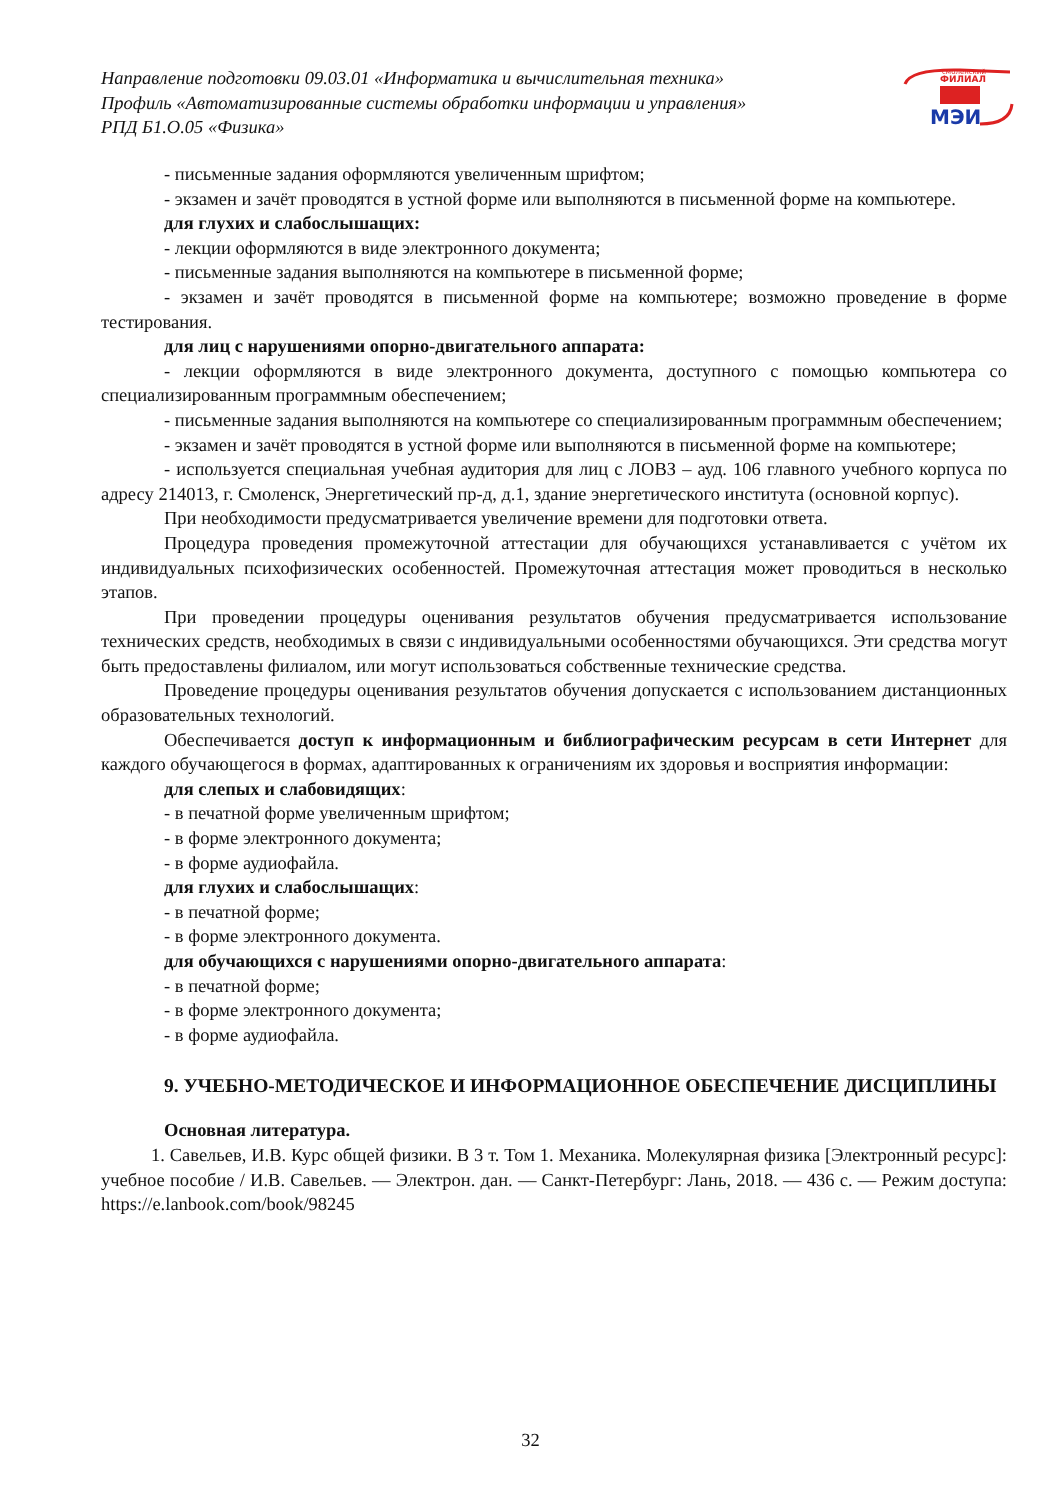Направление подготовки 09.03.01 «Информатика и вычислительная техника»
Профиль «Автоматизированные системы обработки информации и управления»
РПД Б1.О.05 «Физика»
смоленский
ФИЛИАЛ
МЭИ
- письменные задания оформляются увеличенным шрифтом;
- экзамен и зачёт проводятся в устной форме или выполняются в письменной форме на компьютере.
для глухих и слабослышащих:
- лекции оформляются в виде электронного документа;
- письменные задания выполняются на компьютере в письменной форме;
- экзамен и зачёт проводятся в письменной форме на компьютере; возможно проведение в форме тестирования.
для лиц с нарушениями опорно-двигательного аппарата:
- лекции оформляются в виде электронного документа, доступного с помощью компьютера со специализированным программным обеспечением;
- письменные задания выполняются на компьютере со специализированным программным обеспечением;
- экзамен и зачёт проводятся в устной форме или выполняются в письменной форме на компьютере;
- используется специальная учебная аудитория для лиц с ЛОВЗ – ауд. 106 главного учебного корпуса по адресу 214013, г. Смоленск, Энергетический пр-д, д.1, здание энергетического института (основной корпус).
При необходимости предусматривается увеличение времени для подготовки ответа.
Процедура проведения промежуточной аттестации для обучающихся устанавливается с учётом их индивидуальных психофизических особенностей. Промежуточная аттестация может проводиться в несколько этапов.
При проведении процедуры оценивания результатов обучения предусматривается использование технических средств, необходимых в связи с индивидуальными особенностями обучающихся. Эти средства могут быть предоставлены филиалом, или могут использоваться собственные технические средства.
Проведение процедуры оценивания результатов обучения допускается с использованием дистанционных образовательных технологий.
Обеспечивается доступ к информационным и библиографическим ресурсам в сети Интернет для каждого обучающегося в формах, адаптированных к ограничениям их здоровья и восприятия информации:
для слепых и слабовидящих:
- в печатной форме увеличенным шрифтом;
- в форме электронного документа;
- в форме аудиофайла.
для глухих и слабослышащих:
- в печатной форме;
- в форме электронного документа.
для обучающихся с нарушениями опорно-двигательного аппарата:
- в печатной форме;
- в форме электронного документа;
- в форме аудиофайла.
9. УЧЕБНО-МЕТОДИЧЕСКОЕ И ИНФОРМАЦИОННОЕ ОБЕСПЕЧЕНИЕ ДИСЦИПЛИНЫ
Основная литература.
1. Савельев, И.В. Курс общей физики. В 3 т. Том 1. Механика. Молекулярная физика [Электронный ресурс]: учебное пособие / И.В. Савельев. — Электрон. дан. — Санкт-Петербург: Лань, 2018. — 436 с. — Режим доступа: https://e.lanbook.com/book/98245
32